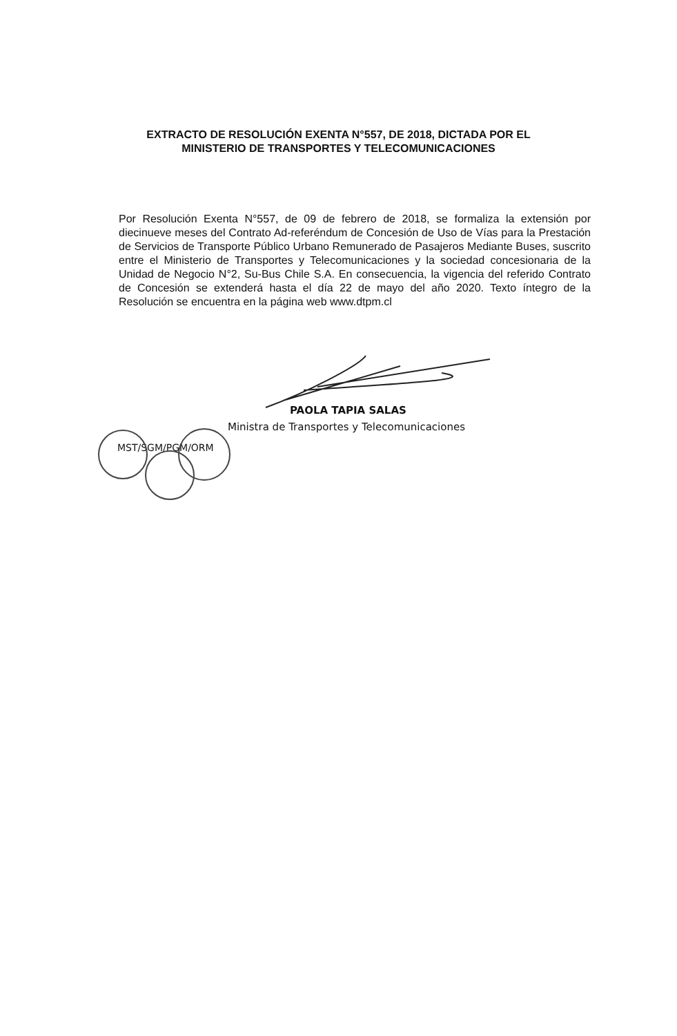EXTRACTO DE RESOLUCIÓN EXENTA N°557, DE 2018, DICTADA POR EL
MINISTERIO DE TRANSPORTES Y TELECOMUNICACIONES
Por Resolución Exenta N°557, de 09 de febrero de 2018, se formaliza la extensión por diecinueve meses del Contrato Ad-referéndum de Concesión de Uso de Vías para la Prestación de Servicios de Transporte Público Urbano Remunerado de Pasajeros Mediante Buses, suscrito entre el Ministerio de Transportes y Telecomunicaciones y la sociedad concesionaria de la Unidad de Negocio N°2, Su-Bus Chile S.A. En consecuencia, la vigencia del referido Contrato de Concesión se extenderá hasta el día 22 de mayo del año 2020. Texto íntegro de la Resolución se encuentra en la página web www.dtpm.cl
PAOLA TAPIA SALAS
Ministra de Transportes y Telecomunicaciones
MST/SGM/PGM/ORM